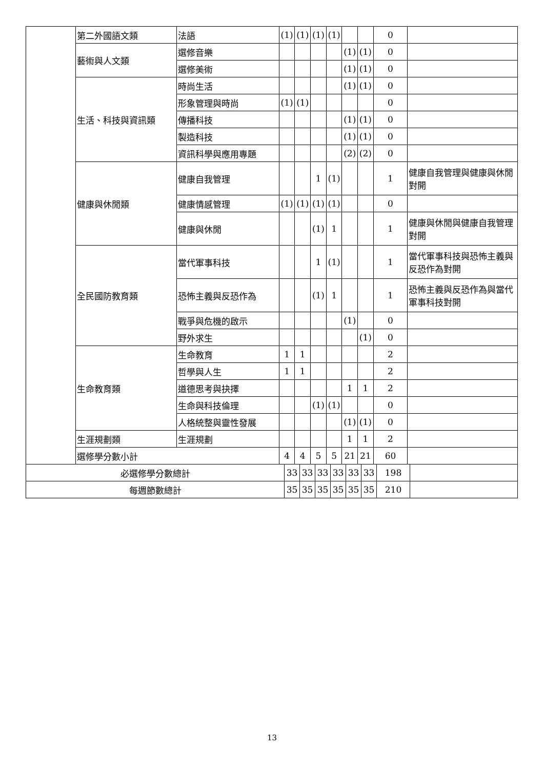| | 第二外國語文類 | 法語 | (1) | (1) | (1) | (1) | | | 0 | |
| | 藝術與人文類 | 選修音樂 | | | | | (1) | (1) | 0 | |
| | | 選修美術 | | | | | (1) | (1) | 0 | |
| | 生活、科技與資訊類 | 時尚生活 | | | | | (1) | (1) | 0 | |
| | | 形象管理與時尚 | (1) | (1) | | | | | 0 | |
| | | 傳播科技 | | | | | (1) | (1) | 0 | |
| | | 製造科技 | | | | | (1) | (1) | 0 | |
| | | 資訊科學與應用專題 | | | | | (2) | (2) | 0 | |
| | 健康與休閒類 | 健康自我管理 | | | 1 | (1) | | | 1 | 健康自我管理與健康與休閒對開 |
| | | 健康情感管理 | (1) | (1) | (1) | (1) | | | 0 | |
| | | 健康與休閒 | | | (1) | 1 | | | 1 | 健康與休閒與健康自我管理對開 |
| | 全民國防教育類 | 當代軍事科技 | | | 1 | (1) | | | 1 | 當代軍事科技與恐怖主義與反恐作為對開 |
| | | 恐怖主義與反恐作為 | | | (1) | 1 | | | 1 | 恐怖主義與反恐作為與當代軍事科技對開 |
| | | 戰爭與危機的啟示 | | | | | (1) | | 0 | |
| | | 野外求生 | | | | | | (1) | 0 | |
| | 生命教育類 | 生命教育 | 1 | 1 | | | | | 2 | |
| | | 哲學與人生 | 1 | 1 | | | | | 2 | |
| | | 道德思考與抉擇 | | | | | 1 | 1 | 2 | |
| | | 生命與科技倫理 | | | (1) | (1) | | | 0 | |
| | | 人格統整與靈性發展 | | | | | (1) | (1) | 0 | |
| | 生涯規劃類 | 生涯規劃 | | | | | 1 | 1 | 2 | |
| | 選修學分數小計 | | 4 | 4 | 5 | 5 | 21 | 21 | 60 | |
| 必選修學分數總計 | 33 | 33 | 33 | 33 | 33 | 33 | 198 | |
| 每週節數總計 | 35 | 35 | 35 | 35 | 35 | 35 | 210 | |
13